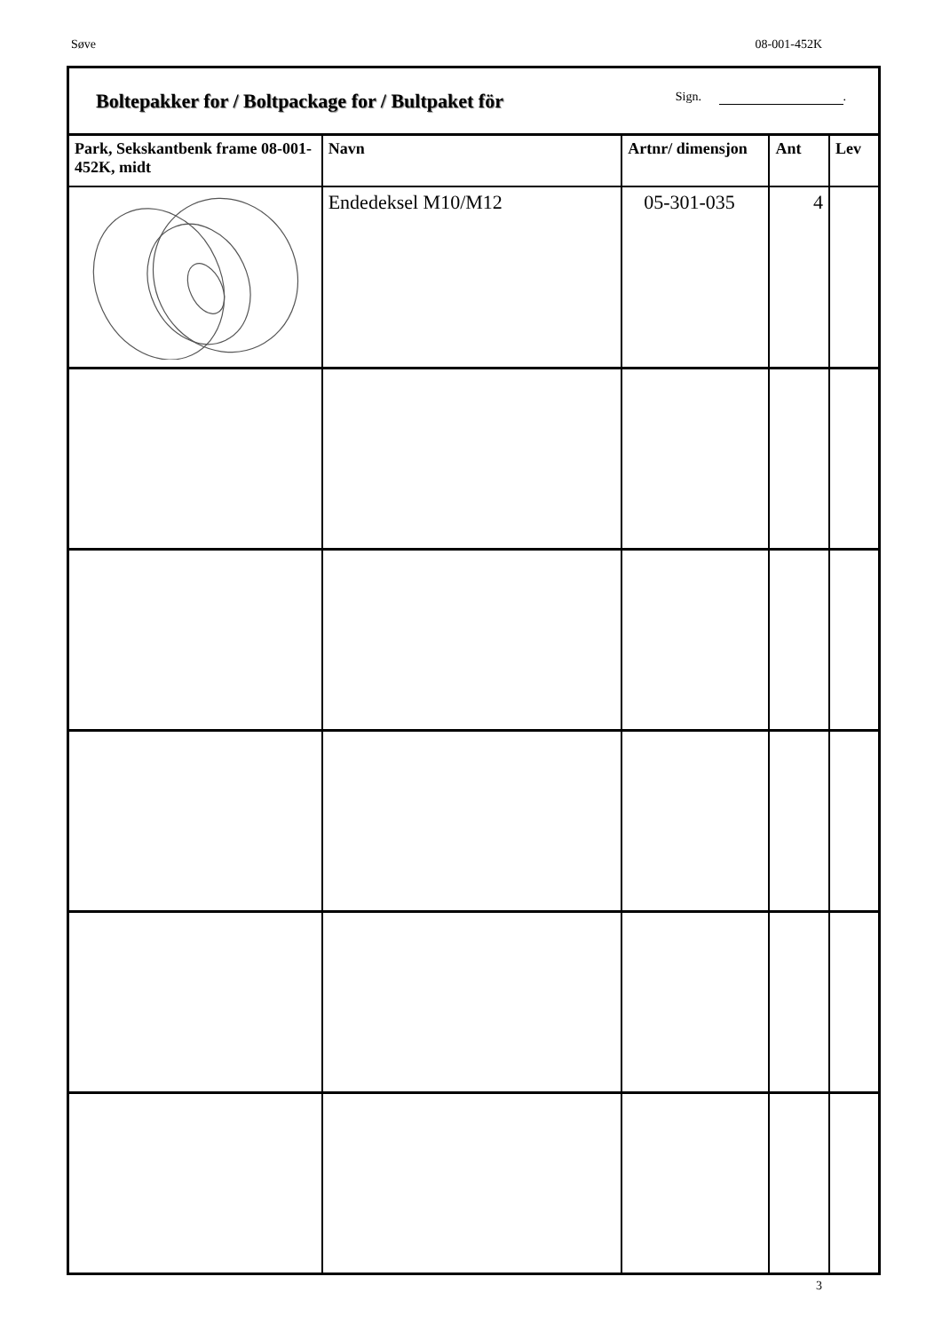Søve 08-001-452K
| Boltepakker for / Boltpackage for / Bultpaket för Sign. . | | | | |
| Park, Sekskantbenk frame 08-001-452K, midt | Navn | Artnr/ dimensjon | Ant | Lev |
| | Endedeksel M10/M12 | 05-301-035 | 4 | |
3